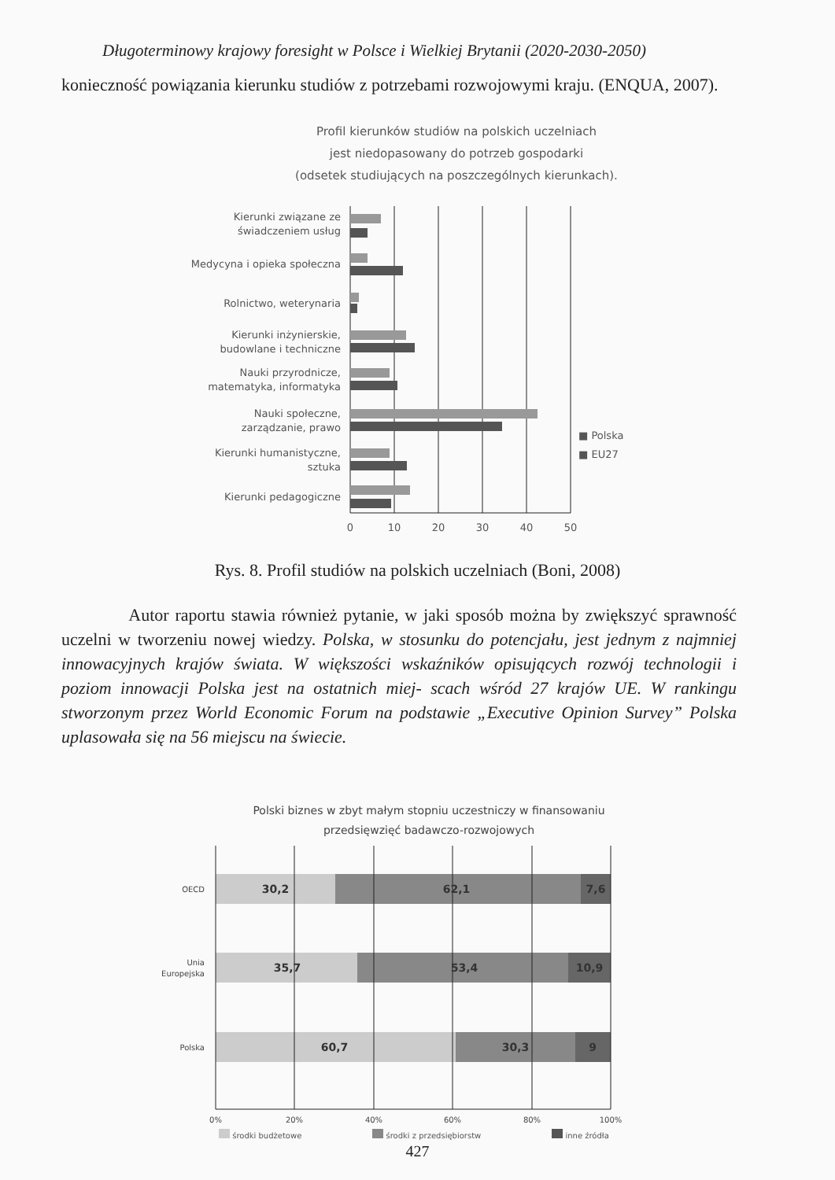Długoterminowy krajowy foresight w Polsce i Wielkiej Brytanii (2020-2030-2050)
konieczność powiązania kierunku studiów z potrzebami rozwojowymi kraju. (ENQUA, 2007).
Profil kierunków studiów na polskich uczelniach
jest niedopasowany do potrzeb gospodarki
(odsetek studiujących na poszczególnych kierunkach).
Kierunki związane ze
świadczeniem usług
Medycyna i opieka społeczna
Rolnictwo, weterynaria
Kierunki inżynierskie,
budowlane i techniczne
Nauki przyrodnicze,
matematyka, informatyka
Nauki społeczne,
zarządzanie, prawo
Kierunki humanistyczne,
sztuka
Kierunki pedagogiczne
■ Polska
■ EU27
0
10
20
30
40
50
Rys. 8. Profil studiów na polskich uczelniach (Boni, 2008)
Autor raportu stawia również pytanie, w jaki sposób można by zwiększyć sprawność uczelni w tworzeniu nowej wiedzy. Polska, w stosunku do potencjału, jest jednym z najmniej innowacyjnych krajów świata. W większości wskaźników opisujących rozwój technologii i poziom innowacji Polska jest na ostatnich miej- scach wśród 27 krajów UE. W rankingu stworzonym przez World Economic Forum na podstawie „Executive Opinion Survey” Polska uplasowała się na 56 miejscu na świecie.
Polski biznes w zbyt małym stopniu uczestniczy w finansowaniu
przedsięwzięć badawczo-rozwojowych
30,2
62,1
7,6
35,7
53,4
10,9
60,7
30,3
9
OECD
Unia
Europejska
Polska
0%
20%
40%
60%
80%
100%
środki budżetowe środki z przedsiębiorstw inne źródła
427